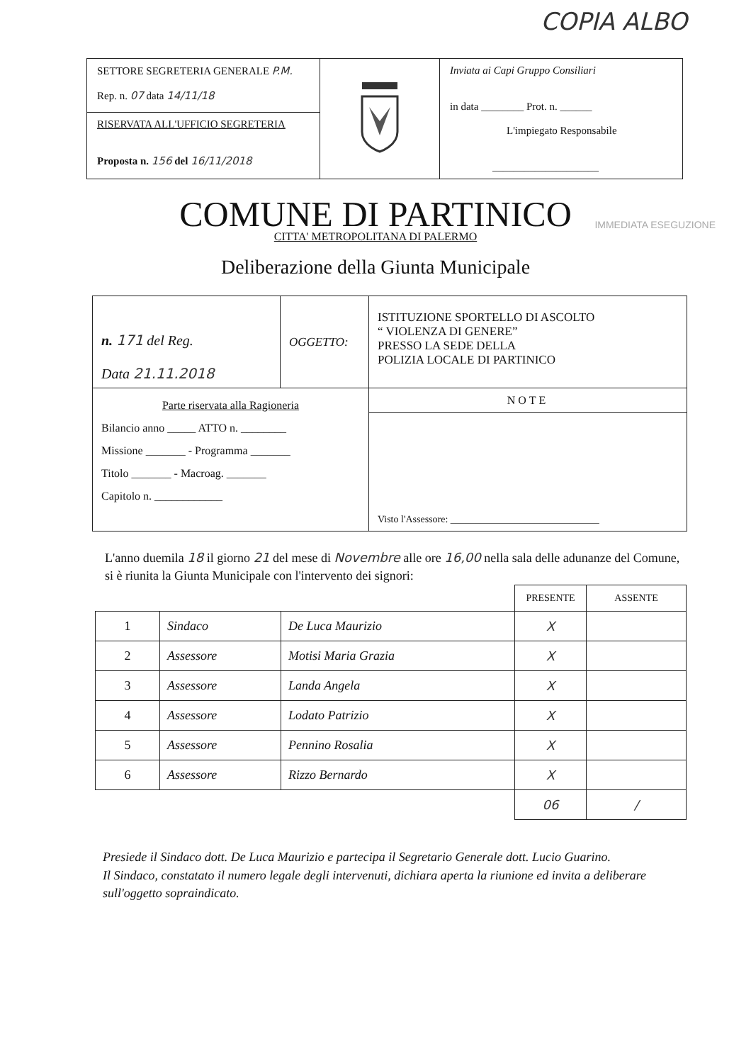COPIA ALBO
| SETTORE SEGRETERIA GENERALE P.M. Rep. n. 07 data 14/11/18 | | Inviata ai Capi Gruppo Consiliari in data ________ Prot. n. ______ L'impiegato Responsabile ____________________ |
| RISERVATA ALL'UFFICIO SEGRETERIA Proposta n. 156 del 16/11/2018 | | |
COMUNE DI PARTINICO
IMMEDIATA ESEGUZIONE
CITTA' METROPOLITANA DI PALERMO
Deliberazione della Giunta Municipale
| n. 171 del Reg. Data 21.11.2018 | OGGETTO: | ISTITUZIONE SPORTELLO DI ASCOLTO “ VIOLENZA DI GENERE” PRESSO LA SEDE DELLA POLIZIA LOCALE DI PARTINICO |
| Parte riservata alla Ragioneria Bilancio anno _____ ATTO n. ________ Missione _______ - Programma _______ Titolo _______ - Macroag. _______ Capitolo n. ____________ | | NOTE |
| | | Visto l'Assessore: ______________________________ |
L'anno duemila 18 il giorno 21 del mese di Novembre alle ore 16,00 nella sala delle adunanze del Comune, si è riunita la Giunta Municipale con l'intervento dei signori:
| | | | PRESENTE | ASSENTE |
| 1 | Sindaco | De Luca Maurizio | X | |
| 2 | Assessore | Motisi Maria Grazia | X | |
| 3 | Assessore | Landa Angela | X | |
| 4 | Assessore | Lodato Patrizio | X | |
| 5 | Assessore | Pennino Rosalia | X | |
| 6 | Assessore | Rizzo Bernardo | X | |
| | | | 06 | / |
Presiede il Sindaco dott. De Luca Maurizio e partecipa il Segretario Generale dott. Lucio Guarino.
Il Sindaco, constatato il numero legale degli intervenuti, dichiara aperta la riunione ed invita a deliberare sull'oggetto sopraindicato.